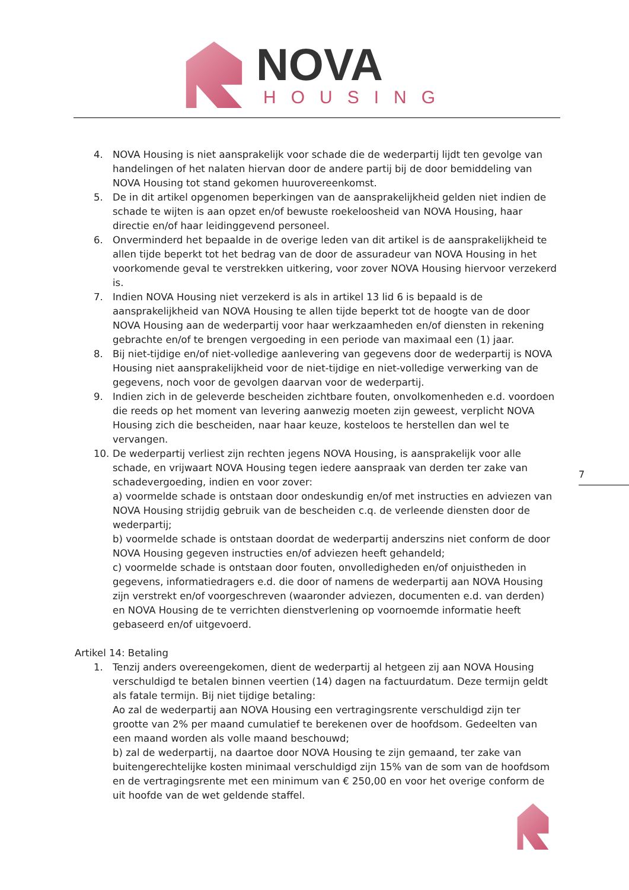NOVA
HOUSING
4. NOVA Housing is niet aansprakelijk voor schade die de wederpartij lijdt ten gevolge van handelingen of het nalaten hiervan door de andere partij bij de door bemiddeling van NOVA Housing tot stand gekomen huurovereenkomst.
5. De in dit artikel opgenomen beperkingen van de aansprakelijkheid gelden niet indien de schade te wijten is aan opzet en/of bewuste roekeloosheid van NOVA Housing, haar directie en/of haar leidinggevend personeel.
6. Onverminderd het bepaalde in de overige leden van dit artikel is de aansprakelijkheid te allen tijde beperkt tot het bedrag van de door de assuradeur van NOVA Housing in het voorkomende geval te verstrekken uitkering, voor zover NOVA Housing hiervoor verzekerd is.
7. Indien NOVA Housing niet verzekerd is als in artikel 13 lid 6 is bepaald is de aansprakelijkheid van NOVA Housing te allen tijde beperkt tot de hoogte van de door NOVA Housing aan de wederpartij voor haar werkzaamheden en/of diensten in rekening gebrachte en/of te brengen vergoeding in een periode van maximaal een (1) jaar.
8. Bij niet-tijdige en/of niet-volledige aanlevering van gegevens door de wederpartij is NOVA Housing niet aansprakelijkheid voor de niet-tijdige en niet-volledige verwerking van de gegevens, noch voor de gevolgen daarvan voor de wederpartij.
9. Indien zich in de geleverde bescheiden zichtbare fouten, onvolkomenheden e.d. voordoen die reeds op het moment van levering aanwezig moeten zijn geweest, verplicht NOVA Housing zich die bescheiden, naar haar keuze, kosteloos te herstellen dan wel te vervangen.
10. De wederpartij verliest zijn rechten jegens NOVA Housing, is aansprakelijk voor alle schade, en vrijwaart NOVA Housing tegen iedere aanspraak van derden ter zake van schadevergoeding, indien en voor zover:
a) voormelde schade is ontstaan door ondeskundig en/of met instructies en adviezen van NOVA Housing strijdig gebruik van de bescheiden c.q. de verleende diensten door de wederpartij;
b) voormelde schade is ontstaan doordat de wederpartij anderszins niet conform de door NOVA Housing gegeven instructies en/of adviezen heeft gehandeld;
c) voormelde schade is ontstaan door fouten, onvolledigheden en/of onjuistheden in gegevens, informatiedragers e.d. die door of namens de wederpartij aan NOVA Housing zijn verstrekt en/of voorgeschreven (waaronder adviezen, documenten e.d. van derden) en NOVA Housing de te verrichten dienstverlening op voornoemde informatie heeft gebaseerd en/of uitgevoerd.
Artikel 14: Betaling
1. Tenzij anders overeengekomen, dient de wederpartij al hetgeen zij aan NOVA Housing verschuldigd te betalen binnen veertien (14) dagen na factuurdatum. Deze termijn geldt als fatale termijn. Bij niet tijdige betaling:
Ao zal de wederpartij aan NOVA Housing een vertragingsrente verschuldigd zijn ter grootte van 2% per maand cumulatief te berekenen over de hoofdsom. Gedeelten van een maand worden als volle maand beschouwd;
b) zal de wederpartij, na daartoe door NOVA Housing te zijn gemaand, ter zake van buitengerechtelijke kosten minimaal verschuldigd zijn 15% van de som van de hoofdsom en de vertragingsrente met een minimum van € 250,00 en voor het overige conform de uit hoofde van de wet geldende staffel.
7